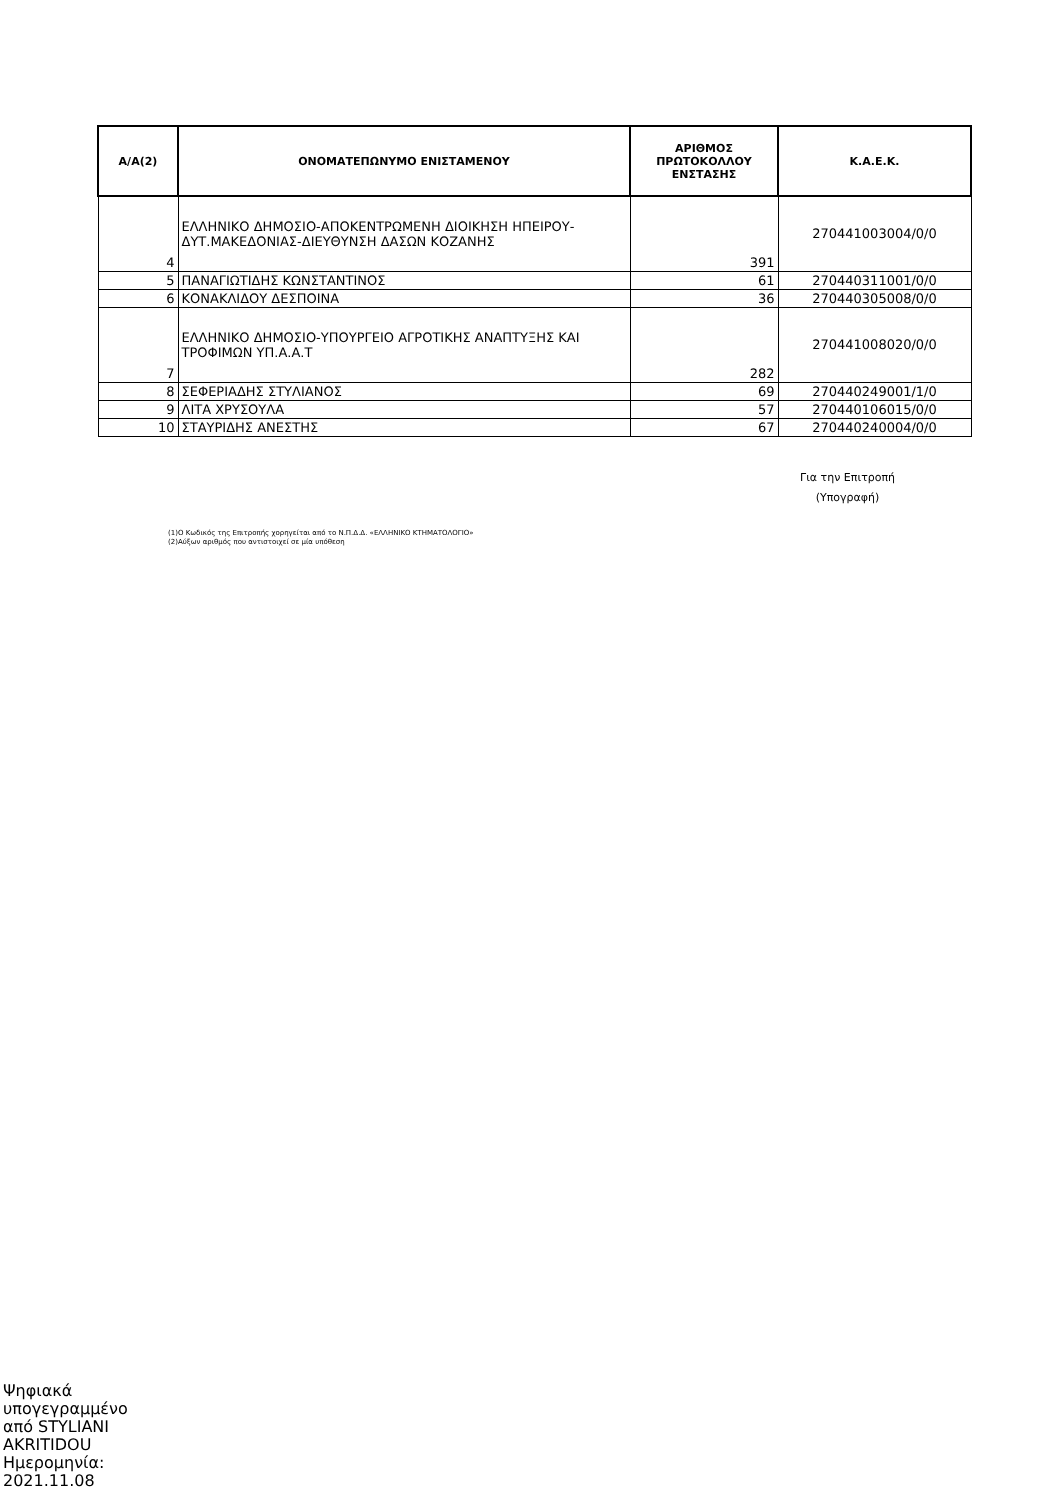| Α/Α(2) | ΟΝΟΜΑΤΕΠΩΝΥΜΟ ΕΝΙΣΤΑΜΕΝΟΥ | ΑΡΙΘΜΟΣ ΠΡΩΤΟΚΟΛΛΟΥ ΕΝΣΤΑΣΗΣ | Κ.Α.Ε.Κ. |
| --- | --- | --- | --- |
| 4 | ΕΛΛΗΝΙΚΟ ΔΗΜΟΣΙΟ-ΑΠΟΚΕΝΤΡΩΜΕΝΗ ΔΙΟΙΚΗΣΗ ΗΠΕΙΡΟΥ-ΔΥΤ.ΜΑΚΕΔΟΝΙΑΣ-ΔΙΕΥΘΥΝΣΗ ΔΑΣΩΝ ΚΟΖΑΝΗΣ | 391 | 270441003004/0/0 |
| 5 | ΠΑΝΑΓΙΩΤΙΔΗΣ ΚΩΝΣΤΑΝΤΙΝΟΣ | 61 | 270440311001/0/0 |
| 6 | ΚΟΝΑΚΛΙΔΟΥ ΔΕΣΠΟΙΝΑ | 36 | 270440305008/0/0 |
| 7 | ΕΛΛΗΝΙΚΟ ΔΗΜΟΣΙΟ-ΥΠΟΥΡΓΕΙΟ ΑΓΡΟΤΙΚΗΣ ΑΝΑΠΤΥΞΗΣ ΚΑΙ ΤΡΟΦΙΜΩΝ ΥΠ.Α.Α.Τ | 282 | 270441008020/0/0 |
| 8 | ΣΕΦΕΡΙΑΔΗΣ ΣΤΥΛΙΑΝΟΣ | 69 | 270440249001/1/0 |
| 9 | ΛΙΤΑ ΧΡΥΣΟΥΛΑ | 57 | 270440106015/0/0 |
| 10 | ΣΤΑΥΡΙΔΗΣ ΑΝΕΣΤΗΣ | 67 | 270440240004/0/0 |
Για την Επιτροπή
(Υπογραφή)
(1)Ο Κωδικός της Επιτροπής χορηγείται από το Ν.Π.Δ.Δ. «ΕΛΛΗΝΙΚΟ ΚΤΗΜΑΤΟΛΟΓΙΟ»
(2)Αύξων αριθμός που αντιστοιχεί σε μία υπόθεση
Ψηφιακά
υπογεγραμμένο
από STYLIANI
AKRITIDOU
Ημερομηνία:
2021.11.08